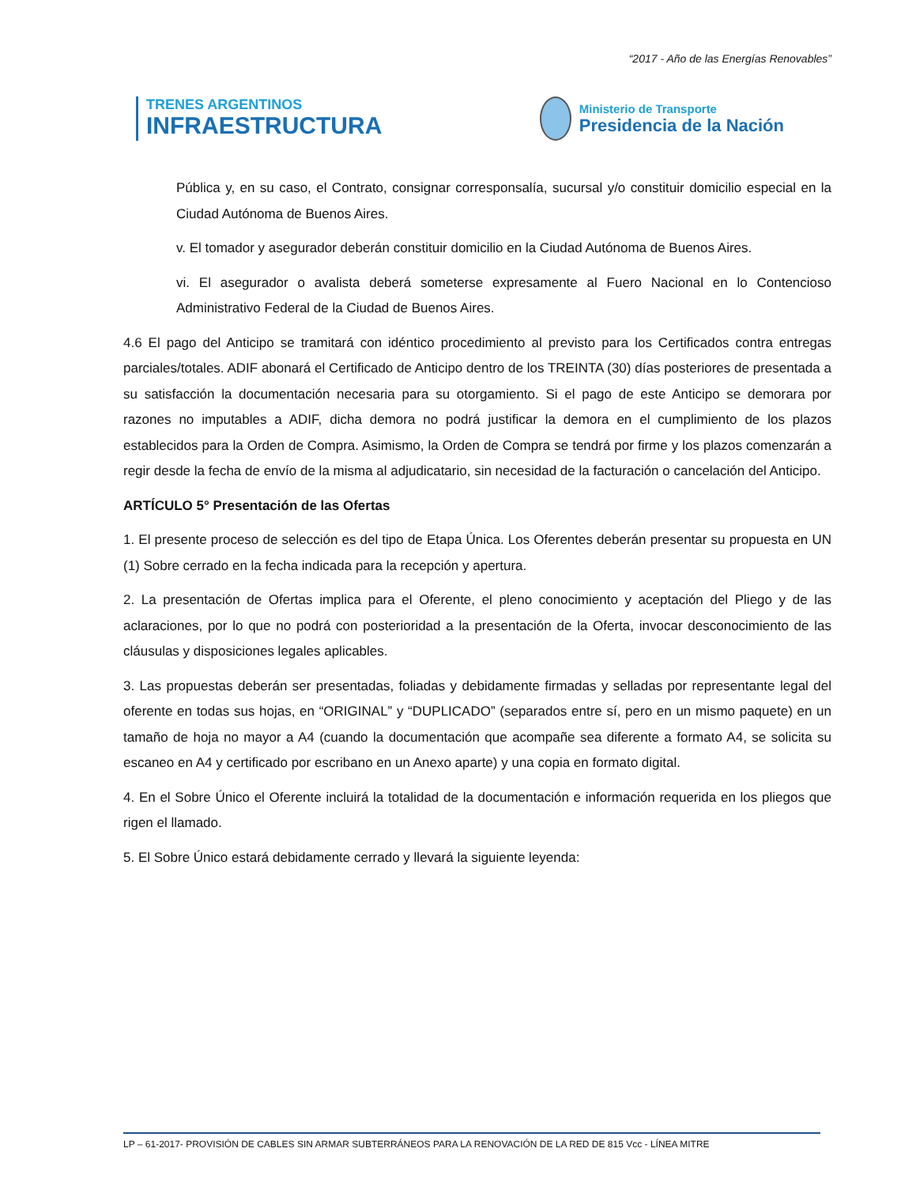“2017 - Año de las Energías Renovables”
TRENES ARGENTINOS
INFRAESTRUCTURA
Ministerio de Transporte
Presidencia de la Nación
Pública y, en su caso, el Contrato, consignar corresponsalía, sucursal y/o constituir domicilio especial en la Ciudad Autónoma de Buenos Aires.
v. El tomador y asegurador deberán constituir domicilio en la Ciudad Autónoma de Buenos Aires.
vi. El asegurador o avalista deberá someterse expresamente al Fuero Nacional en lo Contencioso Administrativo Federal de la Ciudad de Buenos Aires.
4.6 El pago del Anticipo se tramitará con idéntico procedimiento al previsto para los Certificados contra entregas parciales/totales. ADIF abonará el Certificado de Anticipo dentro de los TREINTA (30) días posteriores de presentada a su satisfacción la documentación necesaria para su otorgamiento. Si el pago de este Anticipo se demorara por razones no imputables a ADIF, dicha demora no podrá justificar la demora en el cumplimiento de los plazos establecidos para la Orden de Compra. Asimismo, la Orden de Compra se tendrá por firme y los plazos comenzarán a regir desde la fecha de envío de la misma al adjudicatario, sin necesidad de la facturación o cancelación del Anticipo.
ARTÍCULO 5° Presentación de las Ofertas
1. El presente proceso de selección es del tipo de Etapa Única. Los Oferentes deberán presentar su propuesta en UN (1) Sobre cerrado en la fecha indicada para la recepción y apertura.
2. La presentación de Ofertas implica para el Oferente, el pleno conocimiento y aceptación del Pliego y de las aclaraciones, por lo que no podrá con posterioridad a la presentación de la Oferta, invocar desconocimiento de las cláusulas y disposiciones legales aplicables.
3. Las propuestas deberán ser presentadas, foliadas y debidamente firmadas y selladas por representante legal del oferente en todas sus hojas, en “ORIGINAL” y “DUPLICADO” (separados entre sí, pero en un mismo paquete) en un tamaño de hoja no mayor a A4 (cuando la documentación que acompañe sea diferente a formato A4, se solicita su escaneo en A4 y certificado por escribano en un Anexo aparte) y una copia en formato digital.
4. En el Sobre Único el Oferente incluirá la totalidad de la documentación e información requerida en los pliegos que rigen el llamado.
5. El Sobre Único estará debidamente cerrado y llevará la siguiente leyenda:
LP – 61-2017- PROVISIÓN DE CABLES SIN ARMAR SUBTERRÁNEOS PARA LA RENOVACIÓN DE LA RED DE 815 Vcc - LÍNEA MITRE